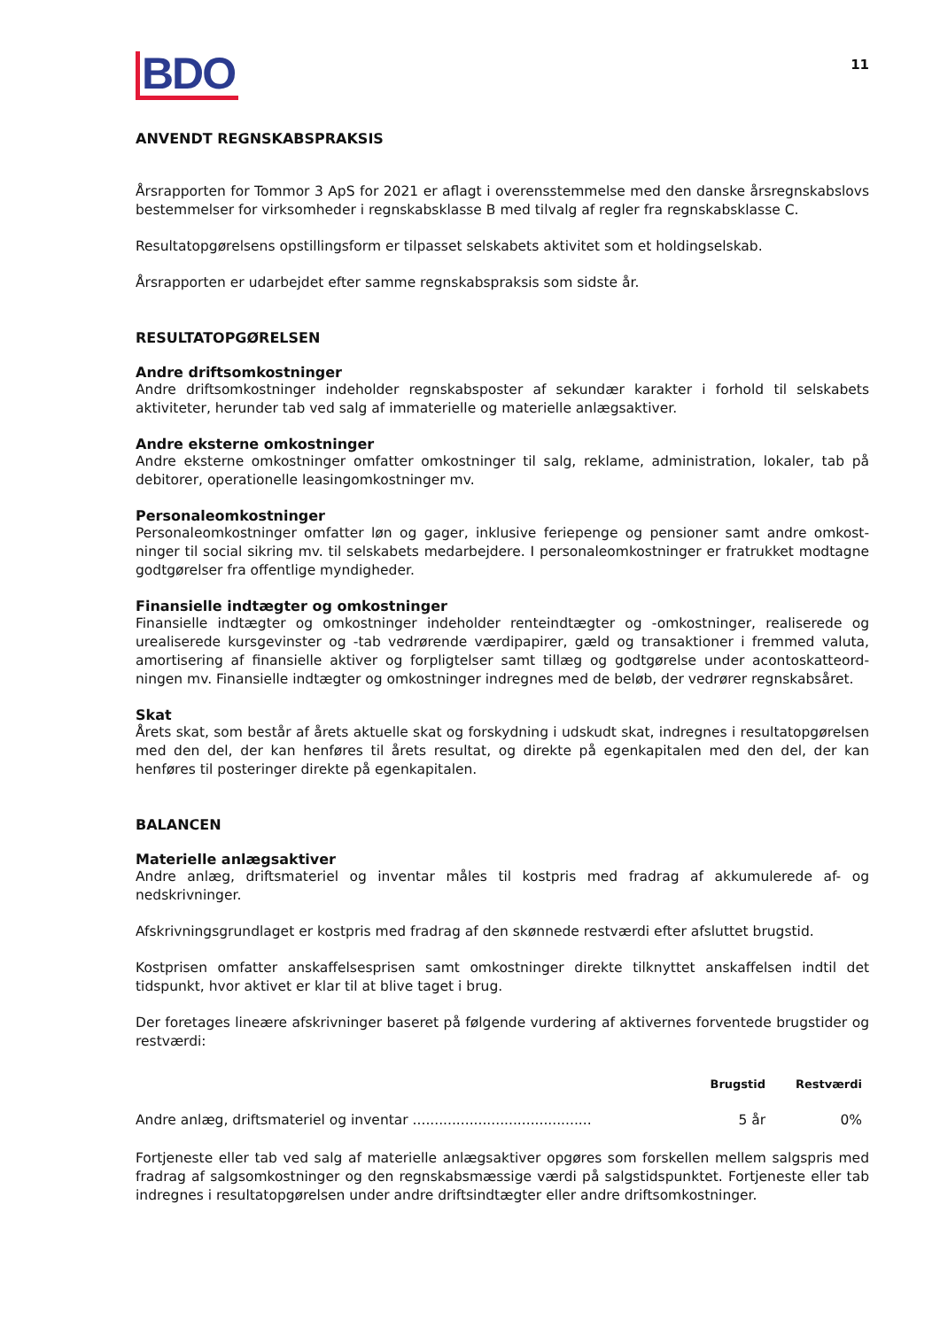BDO
11
ANVENDT REGNSKABSPRAKSIS
Årsrapporten for Tommor 3 ApS for 2021 er aflagt i overensstemmelse med den danske årsregnskabs­lovs bestemmelser for virksomheder i regnskabsklasse B med tilvalg af regler fra regnskabsklasse C.
Resultatopgørelsens opstillingsform er tilpasset selskabets aktivitet som et holdingselskab.
Årsrapporten er udarbejdet efter samme regnskabspraksis som sidste år.
RESULTATOPGØRELSEN
Andre driftsomkostninger
Andre driftsomkostninger indeholder regnskabsposter af sekundær karakter i forhold til selskabets aktiviteter, herunder tab ved salg af immaterielle og materielle anlægsaktiver.
Andre eksterne omkostninger
Andre eksterne omkostninger omfatter omkostninger til salg, reklame, administration, lokaler, tab på debitorer, operationelle leasingomkostninger mv.
Personaleomkostninger
Personaleomkostninger omfatter løn og gager, inklusive feriepenge og pensioner samt andre omkost­ninger til social sikring mv. til selskabets medarbejdere. I personaleomkostninger er fratrukket mod­tagne godtgørelser fra offentlige myndigheder.
Finansielle indtægter og omkostninger
Finansielle indtægter og omkostninger indeholder renteindtægter og -omkostninger, realiserede og urealiserede kursgevinster og -tab vedrørende værdipapirer, gæld og transaktioner i fremmed valuta, amortisering af finansielle aktiver og forpligtelser samt tillæg og godtgørelse under acontoskatteord­ningen mv. Finansielle indtægter og omkostninger indregnes med de beløb, der vedrører regnskabsåret.
Skat
Årets skat, som består af årets aktuelle skat og forskydning i udskudt skat, indregnes i resultatop­gørelsen med den del, der kan henføres til årets resultat, og direkte på egenkapitalen med den del, der kan henføres til posteringer direkte på egenkapitalen.
BALANCEN
Materielle anlægsaktiver
Andre anlæg, driftsmateriel og inventar måles til kostpris med fradrag af akkumulerede af- og nedskrivninger.
Afskrivningsgrundlaget er kostpris med fradrag af den skønnede restværdi efter afsluttet brugstid.
Kostprisen omfatter anskaffelsesprisen samt omkostninger direkte tilknyttet anskaffelsen indtil det tidspunkt, hvor aktivet er klar til at blive taget i brug.
Der foretages lineære afskrivninger baseret på følgende vurdering af aktivernes forventede brugstider og restværdi:
| | Brugstid | Restværdi |
| --- | --- | --- |
| Andre anlæg, driftsmateriel og inventar ......................................... | 5 år | 0% |
Fortjeneste eller tab ved salg af materielle anlægsaktiver opgøres som forskellen mellem salgspris med fradrag af salgsomkostninger og den regnskabsmæssige værdi på salgstidspunktet. Fortjeneste eller tab indregnes i resultatopgørelsen under andre driftsindtægter eller andre driftsomkostninger.